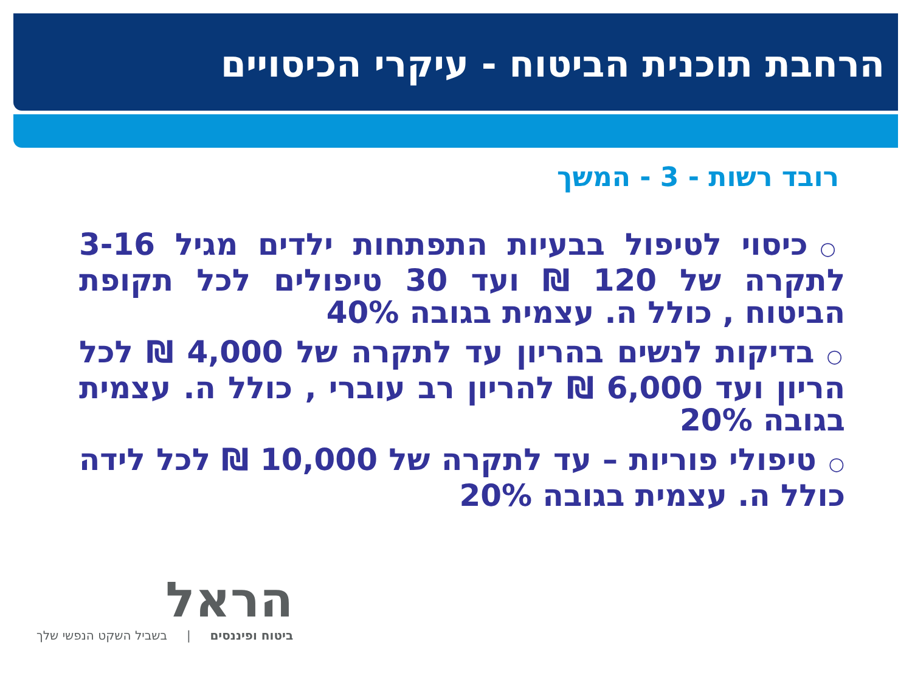הרחבת תוכנית הביטוח - עיקרי הכיסויים
רובד רשות - 3 - המשך
○כיסוי לטיפול בבעיות התפתחות ילדים מגיל 3-16 לתקרה של 120 ₪ ועד 30 טיפולים לכל תקופת הביטוח , כולל ה. עצמית בגובה 40%
○בדיקות לנשים בהריון עד לתקרה של 4,000 ₪ לכל הריון ועד 6,000 ₪ להריון רב עוברי , כולל ה. עצמית בגובה 20%
○טיפולי פוריות – עד לתקרה של 10,000 ₪ לכל לידה כולל ה. עצמית בגובה 20%
הראל
ביטוח ופיננסים | בשביל השקט הנפשי שלך